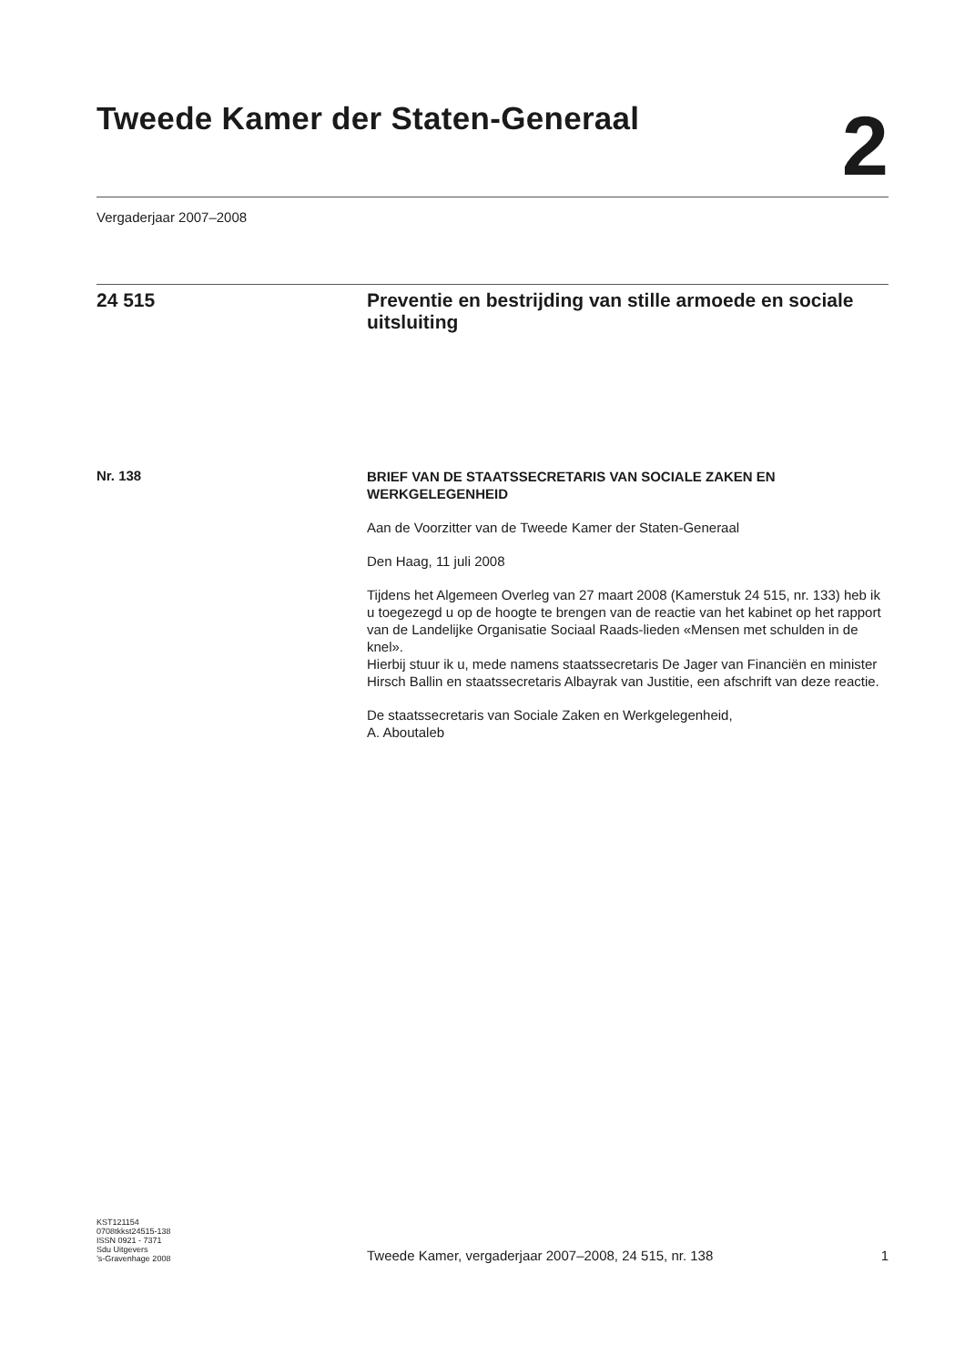Tweede Kamer der Staten-Generaal
2
Vergaderjaar 2007–2008
24 515 Preventie en bestrijding van stille armoede en sociale uitsluiting
Nr. 138
BRIEF VAN DE STAATSSECRETARIS VAN SOCIALE ZAKEN EN WERKGELEGENHEID
Aan de Voorzitter van de Tweede Kamer der Staten-Generaal
Den Haag, 11 juli 2008
Tijdens het Algemeen Overleg van 27 maart 2008 (Kamerstuk 24 515, nr. 133) heb ik u toegezegd u op de hoogte te brengen van de reactie van het kabinet op het rapport van de Landelijke Organisatie Sociaal Raads-lieden «Mensen met schulden in de knel».
Hierbij stuur ik u, mede namens staatssecretaris De Jager van Financiën en minister Hirsch Ballin en staatssecretaris Albayrak van Justitie, een afschrift van deze reactie.
De staatssecretaris van Sociale Zaken en Werkgelegenheid,
A. Aboutaleb
KST121154
0708tkkst24515-138
ISSN 0921 - 7371
Sdu Uitgevers
’s-Gravenhage 2008
Tweede Kamer, vergaderjaar 2007–2008, 24 515, nr. 138 1